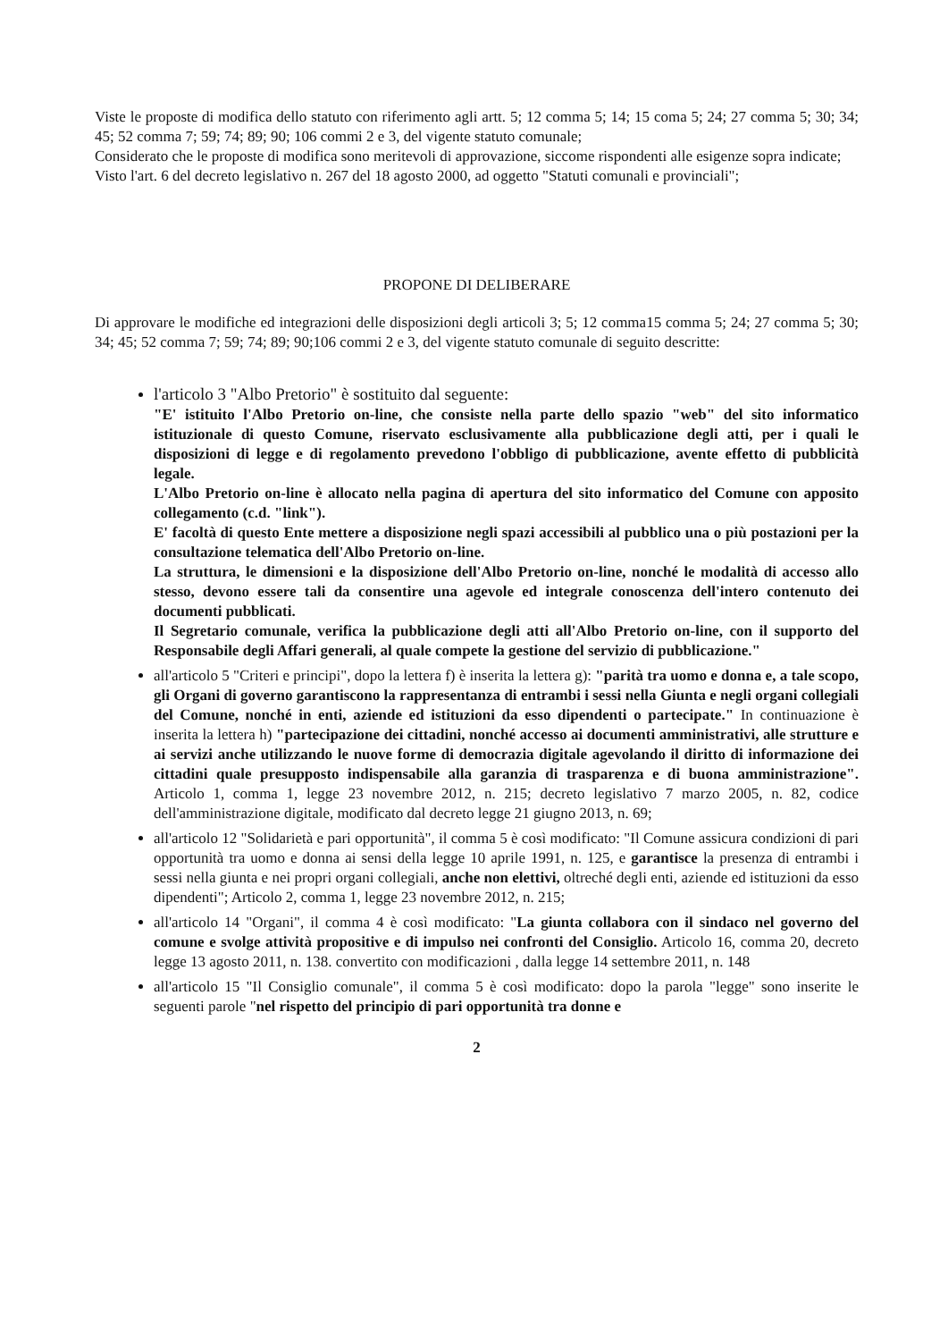Viste le proposte di modifica dello statuto con riferimento agli artt. 5; 12 comma 5; 14; 15 coma 5; 24; 27 comma 5; 30; 34; 45; 52 comma 7; 59; 74; 89; 90; 106 commi 2 e 3, del vigente statuto comunale;
Considerato che le proposte di modifica sono meritevoli di approvazione, siccome rispondenti alle esigenze sopra indicate;
Visto l'art. 6 del decreto legislativo n. 267 del 18 agosto 2000, ad oggetto "Statuti comunali e provinciali";
PROPONE DI DELIBERARE
Di approvare le modifiche ed integrazioni delle disposizioni degli articoli 3; 5; 12 comma15 comma 5; 24; 27 comma 5; 30; 34; 45; 52 comma 7; 59; 74; 89; 90;106 commi 2 e 3, del vigente statuto comunale di seguito descritte:
l'articolo 3 "Albo Pretorio" è sostituito dal seguente:
"E' istituito l'Albo Pretorio on-line, che consiste nella parte dello spazio "web" del sito informatico istituzionale di questo Comune, riservato esclusivamente alla pubblicazione degli atti, per i quali le disposizioni di legge e di regolamento prevedono l'obbligo di pubblicazione, avente effetto di pubblicità legale.
L'Albo Pretorio on-line è allocato nella pagina di apertura del sito informatico del Comune con apposito collegamento (c.d. "link").
E' facoltà di questo Ente mettere a disposizione negli spazi accessibili al pubblico una o più postazioni per la consultazione telematica dell'Albo Pretorio on-line.
La struttura, le dimensioni e la disposizione dell'Albo Pretorio on-line, nonché le modalità di accesso allo stesso, devono essere tali da consentire una agevole ed integrale conoscenza dell'intero contenuto dei documenti pubblicati.
Il Segretario comunale, verifica la pubblicazione degli atti all'Albo Pretorio on-line, con il supporto del Responsabile degli Affari generali, al quale compete la gestione del servizio di pubblicazione."
all'articolo 5 "Criteri e principi", dopo la lettera f) è inserita la lettera g): "parità tra uomo e donna e, a tale scopo, gli Organi di governo garantiscono la rappresentanza di entrambi i sessi nella Giunta e negli organi collegiali del Comune, nonché in enti, aziende ed istituzioni da esso dipendenti o partecipate." In continuazione è inserita la lettera h) "partecipazione dei cittadini, nonché accesso ai documenti amministrativi, alle strutture e ai servizi anche utilizzando le nuove forme di democrazia digitale agevolando il diritto di informazione dei cittadini quale presupposto indispensabile alla garanzia di trasparenza e di buona amministrazione". Articolo 1, comma 1, legge 23 novembre 2012, n. 215; decreto legislativo 7 marzo 2005, n. 82, codice dell'amministrazione digitale, modificato dal decreto legge 21 giugno 2013, n. 69;
all'articolo 12 "Solidarietà e pari opportunità", il comma 5 è così modificato: "Il Comune assicura condizioni di pari opportunità tra uomo e donna ai sensi della legge 10 aprile 1991, n. 125, e garantisce la presenza di entrambi i sessi nella giunta e nei propri organi collegiali, anche non elettivi, oltreché degli enti, aziende ed istituzioni da esso dipendenti"; Articolo 2, comma 1, legge 23 novembre 2012, n. 215;
all'articolo 14 "Organi", il comma 4 è così modificato: "La giunta collabora con il sindaco nel governo del comune e svolge attività propositive e di impulso nei confronti del Consiglio. Articolo 16, comma 20, decreto legge 13 agosto 2011, n. 138. convertito con modificazioni , dalla legge 14 settembre 2011, n. 148
all'articolo 15 "Il Consiglio comunale", il comma 5 è così modificato: dopo la parola "legge" sono inserite le seguenti parole "nel rispetto del principio di pari opportunità tra donne e
2